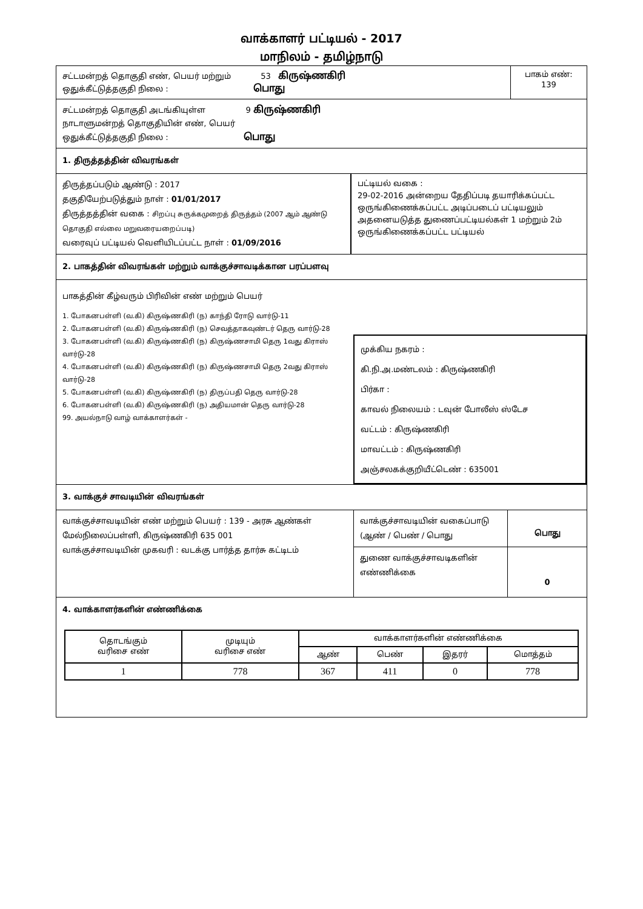வாக்காளர் பட்டியல் - 2017
மாநிலம் - தமிழ்நாடு
சட்டமன்றத் தொகுதி எண், பெயர் மற்றும் 53 கிருஷ்ணகிரி
ஒதுக்கீட்டுத்தகுதி நிலை : பொது
பாகம் எண்:
139
சட்டமன்றத் தொகுதி அடங்கியுள்ள 9 கிருஷ்ணகிரி
நாடாளுமன்றத் தொகுதியின் எண், பெயர்
ஒதுக்கீட்டுத்தகுதி நிலை : பொது
1. திருத்தத்தின் விவரங்கள்
திருத்தப்படும் ஆண்டு : 2017
தகுதியேற்படுத்தும் நாள் : 01/01/2017
திருத்தத்தின் வகை : சிறப்பு சுருக்கமுறைத் திருத்தம் (2007 ஆம் ஆண்டு தொகுதி எல்லை மறுவரையறைப்படி)
வரைவுப் பட்டியல் வெளியிடப்பட்ட நாள் : 01/09/2016
பட்டியல் வகை :
29-02-2016 அன்றைய தேதிப்படி தயாரிக்கப்பட்ட ஒருங்கிணைக்கப்பட்ட அடிப்படைப் பட்டியலும் அதனையடுத்த துணைப்பட்டியல்கள் 1 மற்றும் 2ம் ஒருங்கிணைக்கப்பட்ட பட்டியல்
2. பாகத்தின் விவரங்கள் மற்றும் வாக்குச்சாவடிக்கான பரப்பளவு
பாகத்தின் கீழ்வரும் பிரிவின் எண் மற்றும் பெயர்
1. போகனபள்ளி (வ.கி) கிருஷ்ணகிரி (ந) காந்தி ரோடு வார்டு-11
2. போகனபள்ளி (வ.கி) கிருஷ்ணகிரி (ந) செவத்தாகவுண்டர் தெரு வார்டு-28
3. போகனபள்ளி (வ.கி) கிருஷ்ணகிரி (ந) கிருஷ்ணசாமி தெரு 1வது கிராஸ் வார்டு-28
4. போகனபள்ளி (வ.கி) கிருஷ்ணகிரி (ந) கிருஷ்ணசாமி தெரு 2வது கிராஸ் வார்டு-28
5. போகனபள்ளி (வ.கி) கிருஷ்ணகிரி (ந) திருப்பதி தெரு வார்டு-28
6. போகனபள்ளி (வ.கி) கிருஷ்ணகிரி (ந) அதியமான் தெரு வார்டு-28
99. அயல்நாடு வாழ் வாக்காளர்கள் -
முக்கிய நகரம் :
கி.நி.அ.மண்டலம் : கிருஷ்ணகிரி
பிர்கா :
காவல் நிலையம் : டவுன் போலீஸ் ஸ்டேச
வட்டம் : கிருஷ்ணகிரி
மாவட்டம் : கிருஷ்ணகிரி
அஞ்சலகக்குறியீட்டெண் : 635001
3. வாக்குச் சாவடியின் விவரங்கள்
வாக்குச்சாவடியின் எண் மற்றும் பெயர் : 139 - அரசு ஆண்கள் மேல்நிலைப்பள்ளி, கிருஷ்ணகிரி 635 001
வாக்குச்சாவடியின் முகவரி : வடக்கு பார்த்த தார்சு கட்டிடம்
வாக்குச்சாவடியின் வகைப்பாடு (ஆண் / பெண் / பொது
பொது
துணை வாக்குச்சாவடிகளின் எண்ணிக்கை
0
4. வாக்காளர்களின் எண்ணிக்கை
| தொடங்கும் வரிசை எண் | முடியும் வரிசை எண் | வாக்காளர்களின் எண்ணிக்கை | | | |
| --- | --- | --- | --- | --- | --- |
| | | ஆண் | பெண் | இதரர் | மொத்தம் |
| 1 | 778 | 367 | 411 | 0 | 778 |